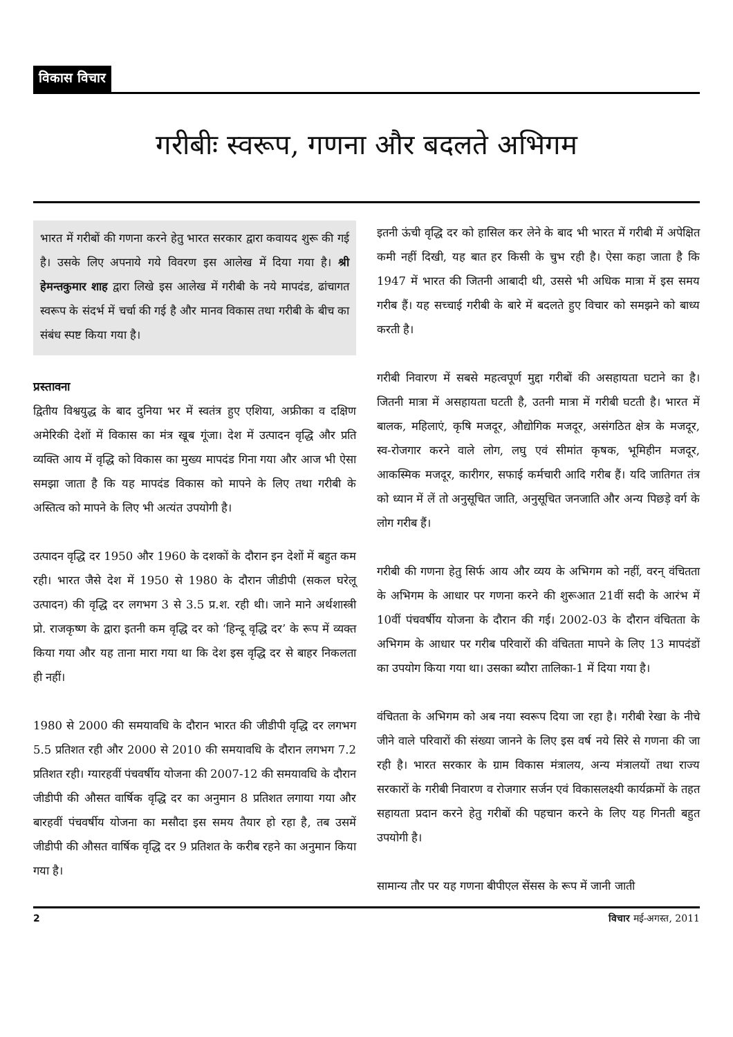विकास विचार
गरीबीः स्वरूप, गणना और बदलते अभिगम
भारत में गरीबों की गणना करने हेतु भारत सरकार द्वारा कवायद शुरू की गई है। उसके लिए अपनाये गये विवरण इस आलेख में दिया गया है। श्री हेमन्तकुमार शाह द्वारा लिखे इस आलेख में गरीबी के नये मापदंड, ढांचागत स्वरूप के संदर्भ में चर्चा की गई है और मानव विकास तथा गरीबी के बीच का संबंध स्पष्ट किया गया है।
प्रस्तावना
द्वितीय विश्वयुद्ध के बाद दुनिया भर में स्वतंत्र हुए एशिया, अफ्रीका व दक्षिण अमेरिकी देशों में विकास का मंत्र खूब गूंजा। देश में उत्पादन वृद्धि और प्रति व्यक्ति आय में वृद्धि को विकास का मुख्य मापदंड गिना गया और आज भी ऐसा समझा जाता है कि यह मापदंड विकास को मापने के लिए तथा गरीबी के अस्तित्व को मापने के लिए भी अत्यंत उपयोगी है।
उत्पादन वृद्धि दर 1950 और 1960 के दशकों के दौरान इन देशों में बहुत कम रही। भारत जैसे देश में 1950 से 1980 के दौरान जीडीपी (सकल घरेलू उत्पादन) की वृद्धि दर लगभग 3 से 3.5 प्र.श. रही थी। जाने माने अर्थशास्त्री प्रो. राजकृष्ण के द्वारा इतनी कम वृद्धि दर को ‘हिन्दू वृद्धि दर’ के रूप में व्यक्त किया गया और यह ताना मारा गया था कि देश इस वृद्धि दर से बाहर निकलता ही नहीं।
1980 से 2000 की समयावधि के दौरान भारत की जीडीपी वृद्धि दर लगभग 5.5 प्रतिशत रही और 2000 से 2010 की समयावधि के दौरान लगभग 7.2 प्रतिशत रही। ग्यारहवीं पंचवर्षीय योजना की 2007-12 की समयावधि के दौरान जीडीपी की औसत वार्षिक वृद्धि दर का अनुमान 8 प्रतिशत लगाया गया और बारहवीं पंचवर्षीय योजना का मसौदा इस समय तैयार हो रहा है, तब उसमें जीडीपी की औसत वार्षिक वृद्धि दर 9 प्रतिशत के करीब रहने का अनुमान किया गया है।
इतनी ऊंची वृद्धि दर को हासिल कर लेने के बाद भी भारत में गरीबी में अपेक्षित कमी नहीं दिखी, यह बात हर किसी के चुभ रही है। ऐसा कहा जाता है कि 1947 में भारत की जितनी आबादी थी, उससे भी अधिक मात्रा में इस समय गरीब हैं। यह सच्चाई गरीबी के बारे में बदलते हुए विचार को समझने को बाध्य करती है।
गरीबी निवारण में सबसे महत्वपूर्ण मुद्दा गरीबों की असहायता घटाने का है। जितनी मात्रा में असहायता घटती है, उतनी मात्रा में गरीबी घटती है। भारत में बालक, महिलाएं, कृषि मजदूर, औद्योगिक मजदूर, असंगठित क्षेत्र के मजदूर, स्व-रोजगार करने वाले लोग, लघु एवं सीमांत कृषक, भूमिहीन मजदूर, आकस्मिक मजदूर, कारीगर, सफाई कर्मचारी आदि गरीब हैं। यदि जातिगत तंत्र को ध्यान में लें तो अनुसूचित जाति, अनुसूचित जनजाति और अन्य पिछड़े वर्ग के लोग गरीब हैं।
गरीबी की गणना हेतु सिर्फ आय और व्यय के अभिगम को नहीं, वरन् वंचितता के अभिगम के आधार पर गणना करने की शुरूआत 21वीं सदी के आरंभ में 10वीं पंचवर्षीय योजना के दौरान की गई। 2002-03 के दौरान वंचितता के अभिगम के आधार पर गरीब परिवारों की वंचितता मापने के लिए 13 मापदंडों का उपयोग किया गया था। उसका ब्यौरा तालिका-1 में दिया गया है।
वंचितता के अभिगम को अब नया स्वरूप दिया जा रहा है। गरीबी रेखा के नीचे जीने वाले परिवारों की संख्या जानने के लिए इस वर्ष नये सिरे से गणना की जा रही है। भारत सरकार के ग्राम विकास मंत्रालय, अन्य मंत्रालयों तथा राज्य सरकारों के गरीबी निवारण व रोजगार सर्जन एवं विकासलक्ष्यी कार्यक्रमों के तहत सहायता प्रदान करने हेतु गरीबों की पहचान करने के लिए यह गिनती बहुत उपयोगी है।
सामान्य तौर पर यह गणना बीपीएल सेंसस के रूप में जानी जाती
2 विचार मई-अगस्त, 2011